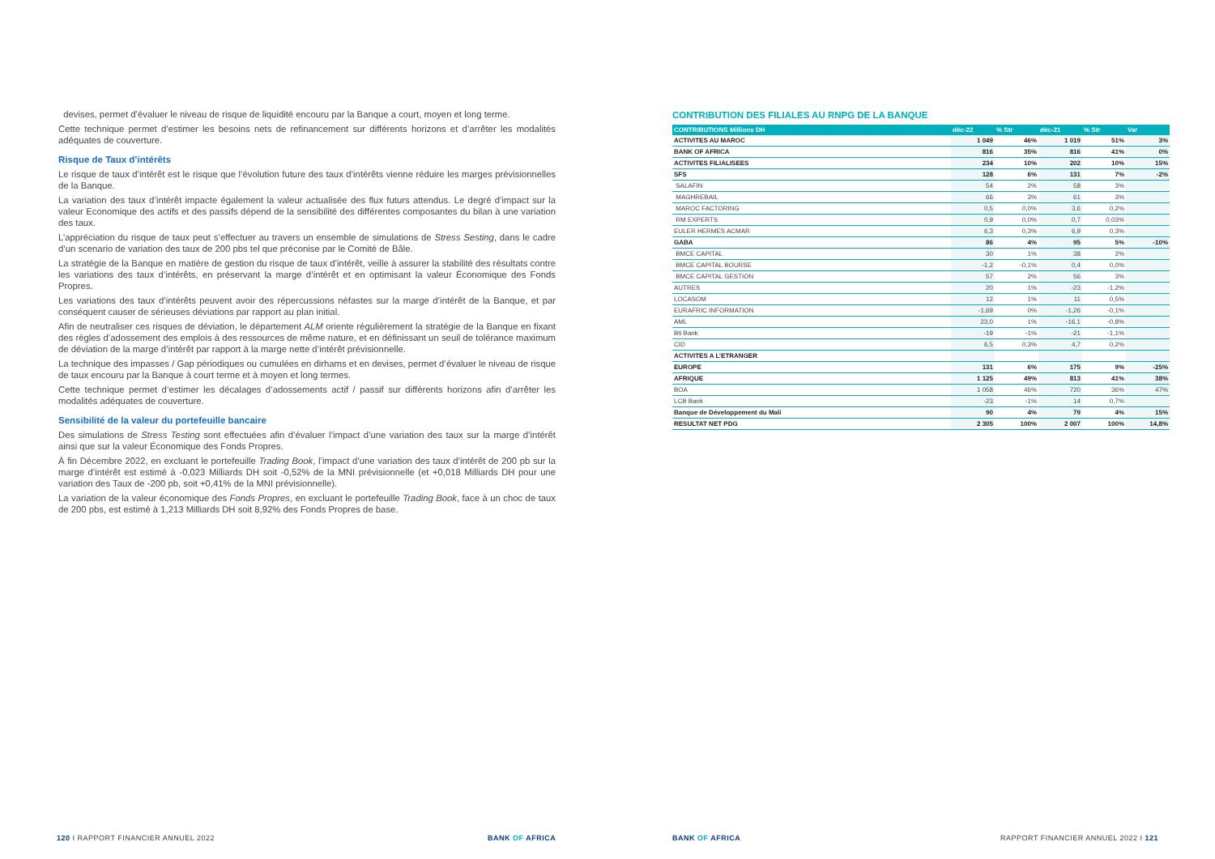devises, permet d’évaluer le niveau de risque de liquidité encouru par la Banque a court, moyen et long terme.
Cette technique permet d’estimer les besoins nets de refinancement sur différents horizons et d’arrêter les modalités adéquates de couverture.
Risque de Taux d’intérêts
Le risque de taux d’intérêt est le risque que l’évolution future des taux d’intérêts vienne réduire les marges prévisionnelles de la Banque.
La variation des taux d’intérêt impacte également la valeur actualisée des flux futurs attendus. Le degré d’impact sur la valeur Economique des actifs et des passifs dépend de la sensibilité des différentes composantes du bilan à une variation des taux.
L’appréciation du risque de taux peut s’effectuer au travers un ensemble de simulations de Stress Sesting, dans le cadre d’un scenario de variation des taux de 200 pbs tel que préconise par le Comité de Bâle.
La stratégie de la Banque en matière de gestion du risque de taux d’intérêt, veille à assurer la stabilité des résultats contre les variations des taux d’intérêts, en préservant la marge d’intérêt et en optimisant la valeur Économique des Fonds Propres.
Les variations des taux d’intérêts peuvent avoir des répercussions néfastes sur la marge d’intérêt de la Banque, et par conséquent causer de sérieuses déviations par rapport au plan initial.
Afin de neutraliser ces risques de déviation, le département ALM oriente régulièrement la stratégie de la Banque en fixant des règles d’adossement des emplois à des ressources de même nature, et en définissant un seuil de tolérance maximum de déviation de la marge d’intérêt par rapport à la marge nette d’intérêt prévisionnelle.
La technique des impasses / Gap périodiques ou cumulées en dirhams et en devises, permet d’évaluer le niveau de risque de taux encouru par la Banque à court terme et à moyen et long termes.
Cette technique permet d’estimer les décalages d’adossements actif / passif sur différents horizons afin d’arrêter les modalités adéquates de couverture.
Sensibilité de la valeur du portefeuille bancaire
Des simulations de Stress Testing sont effectuées afin d’évaluer l’impact d’une variation des taux sur la marge d’intérêt ainsi que sur la valeur Économique des Fonds Propres.
À fin Décembre 2022, en excluant le portefeuille Trading Book, l’impact d’une variation des taux d’intérêt de 200 pb sur la marge d’intérêt est estimé à -0,023 Milliards DH soit -0,52% de la MNI prévisionnelle (et +0,018 Milliards DH pour une variation des Taux de -200 pb, soit +0,41% de la MNI prévisionnelle).
La variation de la valeur économique des Fonds Propres, en excluant le portefeuille Trading Book, face à un choc de taux de 200 pbs, est estimé à 1,213 Milliards DH soit 8,92% des Fonds Propres de base.
CONTRIBUTION DES FILIALES AU RNPG DE LA BANQUE
| CONTRIBUTIONS Millions DH | déc-22 | % Str | déc-21 | % Str | Var |
| --- | --- | --- | --- | --- | --- |
| ACTIVITES AU MAROC | 1 049 | 46% | 1 019 | 51% | 3% |
| BANK OF AFRICA | 816 | 35% | 816 | 41% | 0% |
| ACTIVITES FILIALISEES | 234 | 10% | 202 | 10% | 15% |
| SFS | 128 | 6% | 131 | 7% | -2% |
| SALAFIN | 54 | 2% | 58 | 3% | |
| MAGHREBAIL | 66 | 3% | 61 | 3% | |
| MAROC FACTORING | 0,5 | 0,0% | 3,6 | 0,2% | |
| RM EXPERTS | 0,9 | 0,0% | 0,7 | 0,03% | |
| EULER HERMES ACMAR | 6,3 | 0,3% | 6,9 | 0,3% | |
| GABA | 86 | 4% | 95 | 5% | -10% |
| BMCE CAPITAL | 30 | 1% | 38 | 2% | |
| BMCE CAPITAL BOURSE | -1,2 | -0,1% | 0,4 | 0,0% | |
| BMCE CAPITAL GESTION | 57 | 2% | 56 | 3% | |
| AUTRES | 20 | 1% | -23 | -1,2% | |
| LOCASOM | 12 | 1% | 11 | 0,5% | |
| EURAFRIC INFORMATION | -1,69 | 0% | -1,26 | -0,1% | |
| AML | 23,0 | 1% | -16,1 | -0,8% | |
| Bti Bank | -19 | -1% | -21 | -1,1% | |
| CID | 6,5 | 0,3% | 4,7 | 0,2% | |
| ACTIVITES A L’ETRANGER | | | | | |
| EUROPE | 131 | 6% | 175 | 9% | -25% |
| AFRIQUE | 1 125 | 49% | 813 | 41% | 38% |
| BOA | 1 058 | 46% | 720 | 36% | 47% |
| LCB Bank | -23 | -1% | 14 | 0,7% | |
| Banque de Développement du Mali | 90 | 4% | 79 | 4% | 15% |
| RESULTAT NET PDG | 2 305 | 100% | 2 007 | 100% | 14,8% |
120 I RAPPORT FINANCIER ANNUEL 2022
BANK OF AFRICA BANK OF AFRICA
RAPPORT FINANCIER ANNUEL 2022 I 121